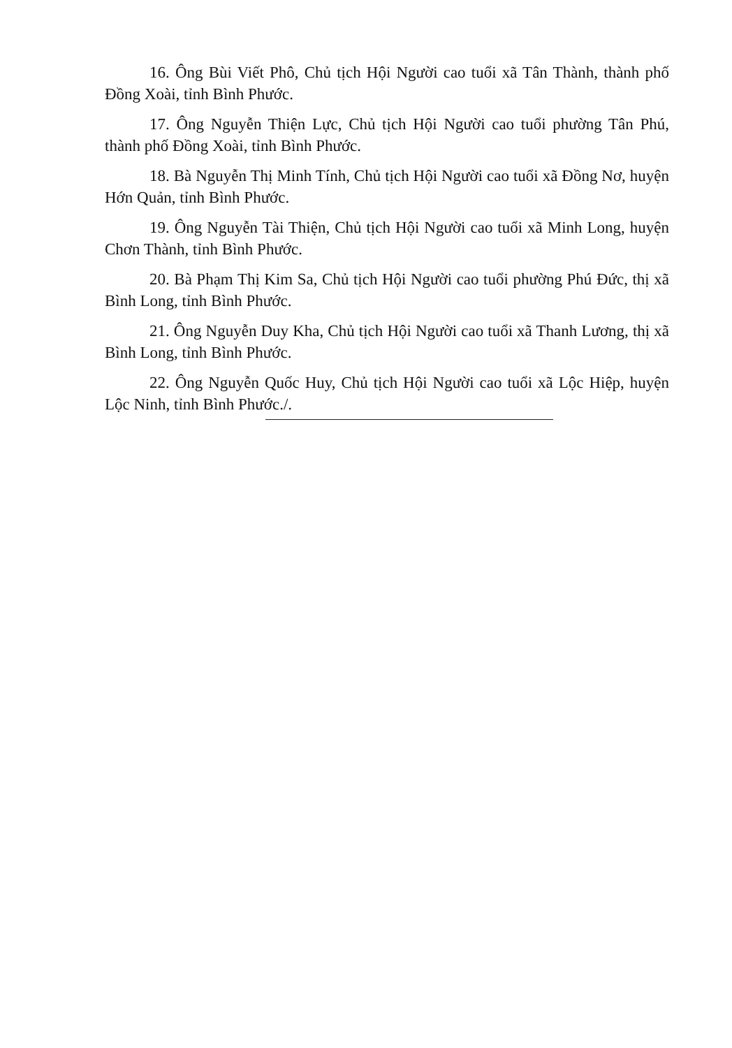16. Ông Bùi Viết Phô, Chủ tịch Hội Người cao tuổi xã Tân Thành, thành phố Đồng Xoài, tỉnh Bình Phước.
17. Ông Nguyễn Thiện Lực, Chủ tịch Hội Người cao tuổi phường Tân Phú, thành phố Đồng Xoài, tỉnh Bình Phước.
18. Bà Nguyễn Thị Minh Tính, Chủ tịch Hội Người cao tuổi xã Đồng Nơ, huyện Hớn Quản, tỉnh Bình Phước.
19. Ông Nguyễn Tài Thiện, Chủ tịch Hội Người cao tuổi xã Minh Long, huyện Chơn Thành, tỉnh Bình Phước.
20. Bà Phạm Thị Kim Sa, Chủ tịch Hội Người cao tuổi phường Phú Đức, thị xã Bình Long, tỉnh Bình Phước.
21. Ông Nguyễn Duy Kha, Chủ tịch Hội Người cao tuổi xã Thanh Lương, thị xã Bình Long, tỉnh Bình Phước.
22. Ông Nguyễn Quốc Huy, Chủ tịch Hội Người cao tuổi xã Lộc Hiệp, huyện Lộc Ninh, tỉnh Bình Phước./.